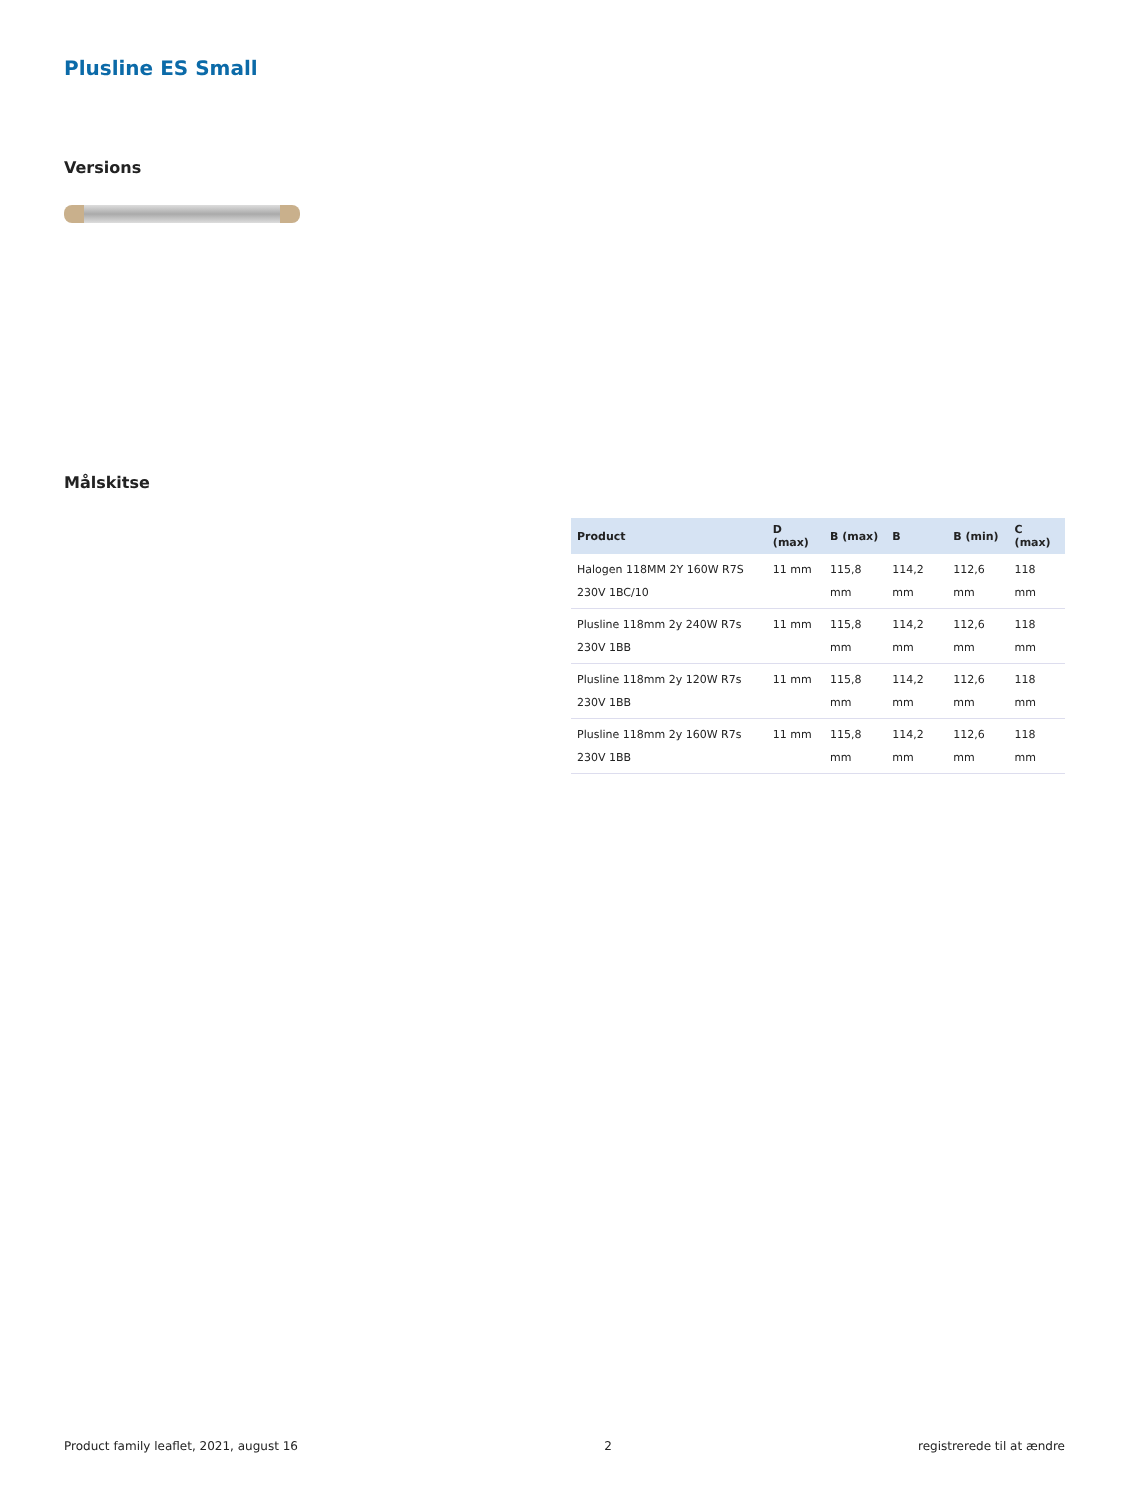Plusline ES Small
Versions
Målskitse
| Product | D (max) | B (max) | B | B (min) | C (max) |
| --- | --- | --- | --- | --- | --- |
| Halogen 118MM 2Y 160W R7S 230V 1BC/10 | 11 mm | 115,8 mm | 114,2 mm | 112,6 mm | 118 mm |
| Plusline 118mm 2y 240W R7s 230V 1BB | 11 mm | 115,8 mm | 114,2 mm | 112,6 mm | 118 mm |
| Plusline 118mm 2y 120W R7s 230V 1BB | 11 mm | 115,8 mm | 114,2 mm | 112,6 mm | 118 mm |
| Plusline 118mm 2y 160W R7s 230V 1BB | 11 mm | 115,8 mm | 114,2 mm | 112,6 mm | 118 mm |
Product family leaflet, 2021, august 16 2 registrerede til at ændre